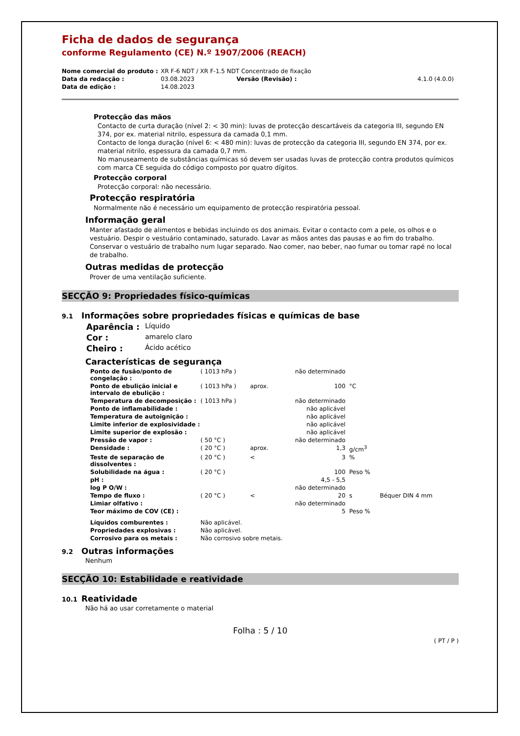Ficha de dados de segurança
conforme Regulamento (CE) N.º 1907/2006 (REACH)
| Nome comercial do produto : | XR F-6 NDT / XR F-1.5 NDT Concentrado de fixação | | |
| Data da redacção : | 03.08.2023 | Versão (Revisão) : | 4.1.0 (4.0.0) |
| Data de edição : | 14.08.2023 | | |
Protecção das mãos
Contacto de curta duração (nível 2: < 30 min): luvas de protecção descartáveis da categoria III, segundo EN 374, por ex. material nitrilo, espessura da camada 0,1 mm.
Contacto de longa duração (nível 6: < 480 min): luvas de protecção da categoria III, segundo EN 374, por ex. material nitrilo, espessura da camada 0,7 mm.
No manuseamento de substâncias químicas só devem ser usadas luvas de protecção contra produtos químicos com marca CE seguida do código composto por quatro dígitos.
Protecção corporal
Protecção corporal: não necessário.
Protecção respiratória
Normalmente não é necessário um equipamento de protecção respiratória pessoal.
Informação geral
Manter afastado de alimentos e bebidas incluindo os dos animais. Evitar o contacto com a pele, os olhos e o vestuário. Despir o vestuário contaminado, saturado. Lavar as mãos antes das pausas e ao fim do trabalho. Conservar o vestuário de trabalho num lugar separado. Nao comer, nao beber, nao fumar ou tomar rapé no local de trabalho.
Outras medidas de protecção
Prover de uma ventilação suficiente.
SECÇÃO 9: Propriedades físico-químicas
9.1 Informações sobre propriedades físicas e químicas de base
| Aparência : | Líquido |
| Cor : | amarelo claro |
| Cheiro : | Ácido acético |
Características de segurança
| Ponto de fusão/ponto de congelação : | ( 1013 hPa ) | | não determinado | | |
| Ponto de ebulição inicial e intervalo de ebulição : | ( 1013 hPa ) | aprox. | 100 | °C | |
| Temperatura de decomposição : | ( 1013 hPa ) | | não determinado | | |
| Ponto de inflamabilidade : | | | não aplicável | | |
| Temperatura de autoignição : | | | não aplicável | | |
| Limite inferior de explosividade : | | | não aplicável | | |
| Limite superior de explosão : | | | não aplicável | | |
| Pressão de vapor : | ( 50 °C ) | | não determinado | | |
| Densidade : | ( 20 °C ) | aprox. | 1,3 | g/cm<sup>3</sup> | |
| Teste de separação de dissolventes : | ( 20 °C ) | < | 3 | % | |
| Solubilidade na água : | ( 20 °C ) | | 100 | Peso % | |
| pH : | | | 4,5 - 5,5 | | |
| log P O/W : | | | não determinado | | |
| Tempo de fluxo : | ( 20 °C ) | < | 20 | s | Béquer DIN 4 mm |
| Limiar olfativo : | | | não determinado | | |
| Teor máximo de COV (CE) : | | | 5 | Peso % | |
| Líquidos comburentes : | Não aplicável. | | | | |
| Propriedades explosivas : | Não aplicável. | | | | |
| Corrosivo para os metais : | Não corrosivo sobre metais. | | | | |
9.2 Outras informações
Nenhum
SECÇÃO 10: Estabilidade e reatividade
10.1 Reatividade
Não há ao usar corretamente o material
Folha : 5 / 10
( PT / P )